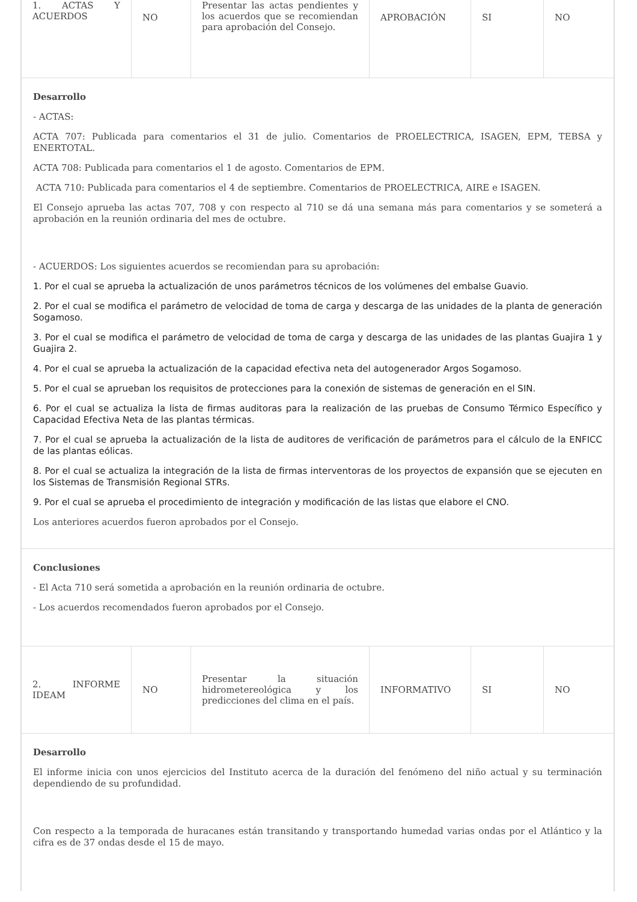| 1. ACTAS Y ACUERDOS | NO | Presentar las actas pendientes y los acuerdos que se recomiendan para aprobación del Consejo. | APROBACIÓN | SI | NO |
Desarrollo
- ACTAS:
ACTA 707: Publicada para comentarios el 31 de julio. Comentarios de PROELECTRICA, ISAGEN, EPM, TEBSA y ENERTOTAL.
ACTA 708: Publicada para comentarios el 1 de agosto. Comentarios de EPM.
ACTA 710: Publicada para comentarios el 4 de septiembre. Comentarios de PROELECTRICA, AIRE e ISAGEN.
El Consejo aprueba las actas 707, 708 y con respecto al 710 se dá una semana más para comentarios y se someterá a aprobación en la reunión ordinaria del mes de octubre.
- ACUERDOS: Los siguientes acuerdos se recomiendan para su aprobación:
1. Por el cual se aprueba la actualización de unos parámetros técnicos de los volúmenes del embalse Guavio.
2. Por el cual se modifica el parámetro de velocidad de toma de carga y descarga de las unidades de la planta de generación Sogamoso.
3. Por el cual se modifica el parámetro de velocidad de toma de carga y descarga de las unidades de las plantas Guajira 1 y Guajira 2.
4. Por el cual se aprueba la actualización de la capacidad efectiva neta del autogenerador Argos Sogamoso.
5. Por el cual se aprueban los requisitos de protecciones para la conexión de sistemas de generación en el SIN.
6. Por el cual se actualiza la lista de firmas auditoras para la realización de las pruebas de Consumo Térmico Específico y Capacidad Efectiva Neta de las plantas térmicas.
7. Por el cual se aprueba la actualización de la lista de auditores de verificación de parámetros para el cálculo de la ENFICC de las plantas eólicas.
8. Por el cual se actualiza la integración de la lista de firmas interventoras de los proyectos de expansión que se ejecuten en los Sistemas de Transmisión Regional STRs.
9. Por el cual se aprueba el procedimiento de integración y modificación de las listas que elabore el CNO.
Los anteriores acuerdos fueron aprobados por el Consejo.
Conclusiones
- El Acta 710 será sometida a aprobación en la reunión ordinaria de octubre.
- Los acuerdos recomendados fueron aprobados por el Consejo.
| 2. INFORME IDEAM | NO | Presentar la situación hidrometereológica y los predicciones del clima en el país. | INFORMATIVO | SI | NO |
Desarrollo
El informe inicia con unos ejercicios del Instituto acerca de la duración del fenómeno del niño actual y su terminación dependiendo de su profundidad.
Con respecto a la temporada de huracanes están transitando y transportando humedad varias ondas por el Atlántico y la cifra es de 37 ondas desde el 15 de mayo.